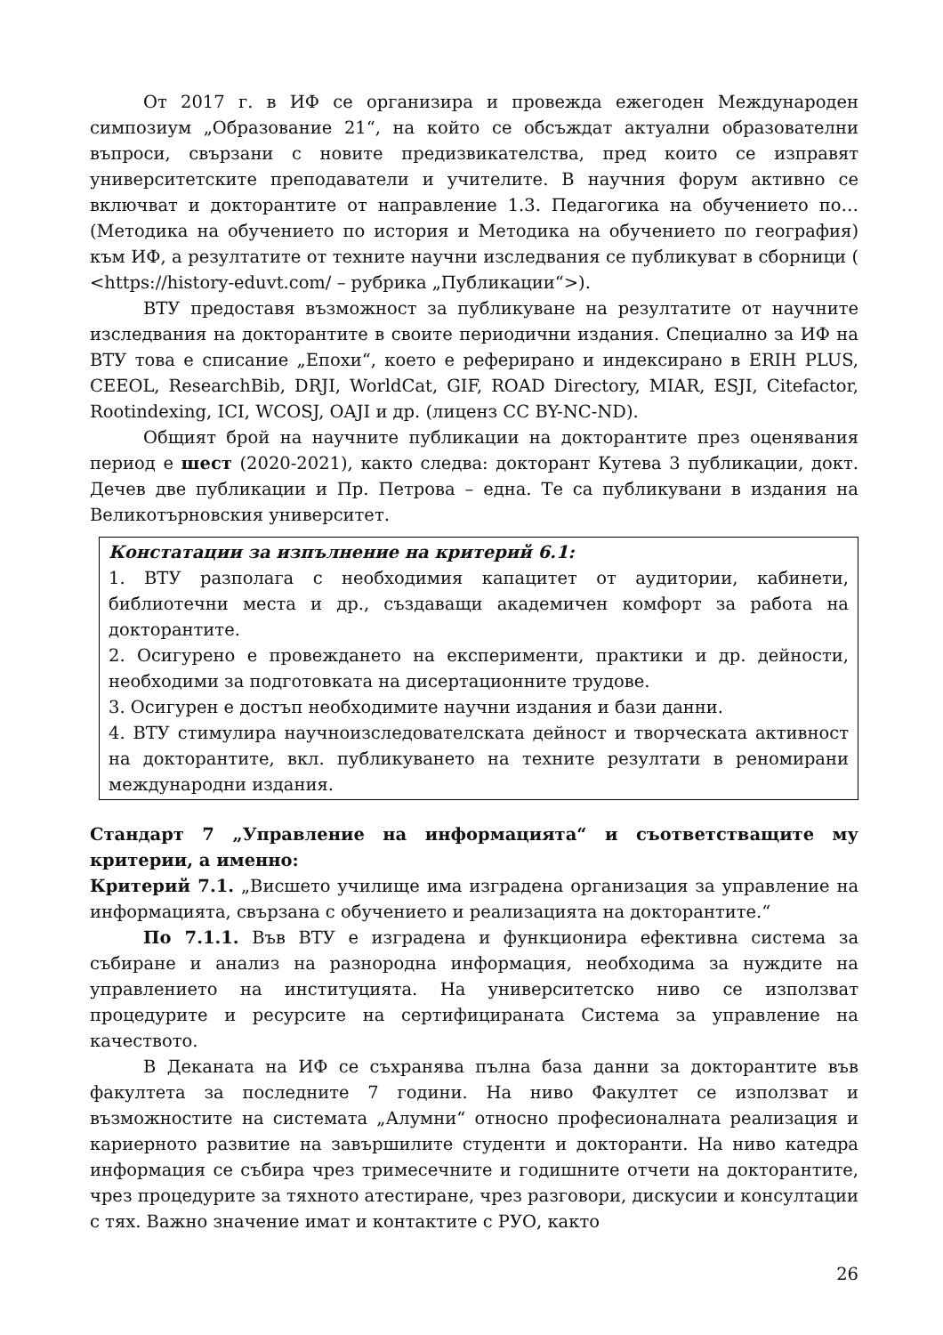От 2017 г. в ИФ се организира и провежда ежегоден Международен симпозиум „Образование 21“, на който се обсъждат актуални образователни въпроси, свързани с новите предизвикателства, пред които се изправят университетските преподаватели и учителите. В научния форум активно се включват и докторантите от направление 1.3. Педагогика на обучението по… (Методика на обучението по история и Методика на обучението по география) към ИФ, а резултатите от техните научни изследвания се публикуват в сборници ( <https://history-eduvt.com/ – рубрика „Публикации“>).
ВТУ предоставя възможност за публикуване на резултатите от научните изследвания на докторантите в своите периодични издания. Специално за ИФ на ВТУ това е списание „Епохи“, което е реферирано и индексирано в ERIH PLUS, CEEOL, ResearchBib, DRJI, WorldCat, GIF, ROAD Directory, MIAR, ESJI, Citefactor, Rootindexing, ICI, WCOSJ, OAJI и др. (лиценз CC BY-NC-ND).
Общият брой на научните публикации на докторантите през оценявания период е шест (2020-2021), както следва: докторант Кутева 3 публикации, докт. Дечев две публикации и Пр. Петрова – една. Те са публикувани в издания на Великотърновския университет.
Констатации за изпълнение на критерий 6.1:
1. ВТУ разполага с необходимия капацитет от аудитории, кабинети, библиотечни места и др., създаващи академичен комфорт за работа на докторантите.
2. Осигурено е провеждането на експерименти, практики и др. дейности, необходими за подготовката на дисертационните трудове.
3. Осигурен е достъп необходимите научни издания и бази данни.
4. ВТУ стимулира научноизследователската дейност и творческата активност на докторантите, вкл. публикуването на техните резултати в реномирани международни издания.
Стандарт 7 „Управление на информацията“ и съответстващите му критерии, а именно:
Критерий 7.1. „Висшето училище има изградена организация за управление на информацията, свързана с обучението и реализацията на докторантите.“
По 7.1.1. Във ВТУ е изградена и функционира ефективна система за събиране и анализ на разнородна информация, необходима за нуждите на управлението на институцията. На университетско ниво се използват процедурите и ресурсите на сертифицираната Система за управление на качеството.
В Деканата на ИФ се съхранява пълна база данни за докторантите във факултета за последните 7 години. На ниво Факултет се използват и възможностите на системата „Алумни“ относно професионалната реализация и кариерното развитие на завършилите студенти и докторанти. На ниво катедра информация се събира чрез тримесечните и годишните отчети на докторантите, чрез процедурите за тяхното атестиране, чрез разговори, дискусии и консултации с тях. Важно значение имат и контактите с РУО, както
26